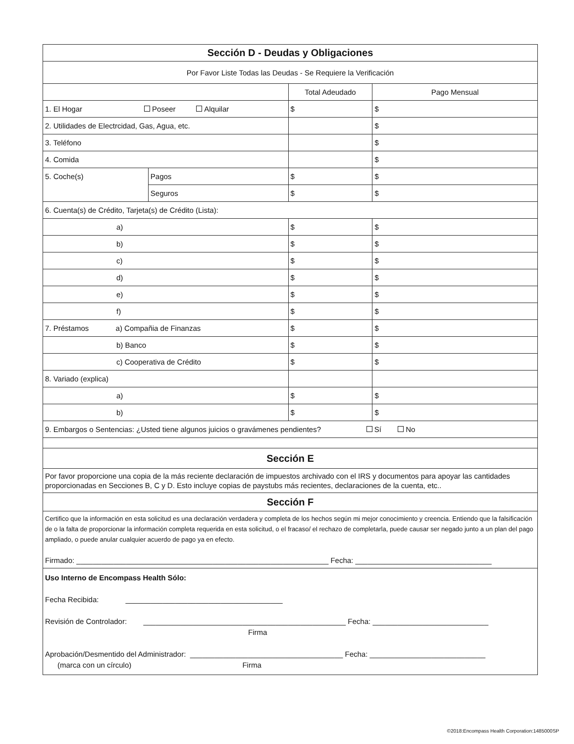| Sección D - Deudas y Obligaciones | | | |
| Por Favor Liste Todas las Deudas - Se Requiere la Verificación | | | |
| | | Total Adeudado | Pago Mensual |
| 1. El Hogar Poseer Alquilar | | $ | $ |
| 2. Utilidades de Electrcidad, Gas, Agua, etc. | | | $ |
| 3. Teléfono | | | $ |
| 4. Comida | | | $ |
| 5. Coche(s) | Pagos | $ | $ |
| | Seguros | $ | $ |
| 6. Cuenta(s) de Crédito, Tarjeta(s) de Crédito (Lista): | | | |
| a) | | $ | $ |
| b) | | $ | $ |
| c) | | $ | $ |
| d) | | $ | $ |
| e) | | $ | $ |
| f) | | $ | $ |
| 7. Préstamos a) Compañia de Finanzas | | $ | $ |
| b) Banco | | $ | $ |
| c) Cooperativa de Crédito | | $ | $ |
| 8. Variado (explica) | | | |
| a) | | $ | $ |
| b) | | $ | $ |
| 9. Embargos o Sentencias: ¿Usted tiene algunos juicios o gravámenes pendientes? Sí No | | | |
| Sección E | | | |
| Por favor proporcione una copia de la más reciente declaración de impuestos archivado con el IRS y documentos para apoyar las cantidades proporcionadas en Secciones B, C y D. Esto incluye copias de paystubs más recientes, declaraciones de la cuenta, etc.. | | | |
| Sección F | | | |
| Certifico que la información en esta solicitud es una declaración verdadera y completa de los hechos según mi mejor conocimiento y creencia. Entiendo que la falsificación de o la falta de proporcionar la información completa requerida en esta solicitud, o el fracaso/ el rechazo de completarla, puede causar ser negado junto a un plan del pago ampliado, o puede anular cualquier acuerdo de pago ya en efecto. Firmado: _____________________________________________________________ Fecha: _________________________________ | | | |
| Uso Interno de Encompass Health Sólo: Fecha Recibida: ______________________________________ Revisión de Controlador: _________________________________________________ Fecha: ____________________________ Firma Aprobación/Desmentido del Administrador: _____________________________________ Fecha: ____________________________ (marca con un círculo) Firma | | | |
©2018:Encompass Health Corporation:1485000SP